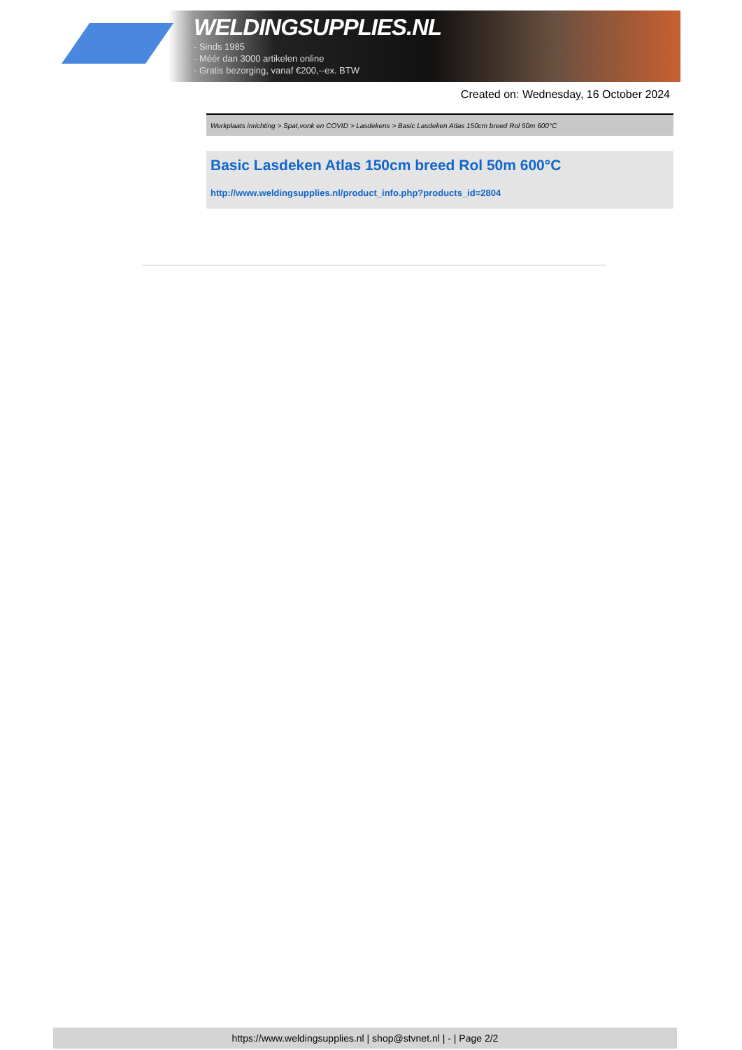WELDINGSUPPLIES.NL
- Sinds 1985
- Méér dan 3000 artikelen online
- Gratis bezorging, vanaf €200,--ex. BTW
Created on: Wednesday, 16 October 2024
Werkplaats inrichting > Spat,vonk en COVID > Lasdekens > Basic Lasdeken Atlas 150cm breed Rol 50m 600°C
Basic Lasdeken Atlas 150cm breed Rol 50m 600°C
http://www.weldingsupplies.nl/product_info.php?products_id=2804
https://www.weldingsupplies.nl | shop@stvnet.nl | - | Page 2/2